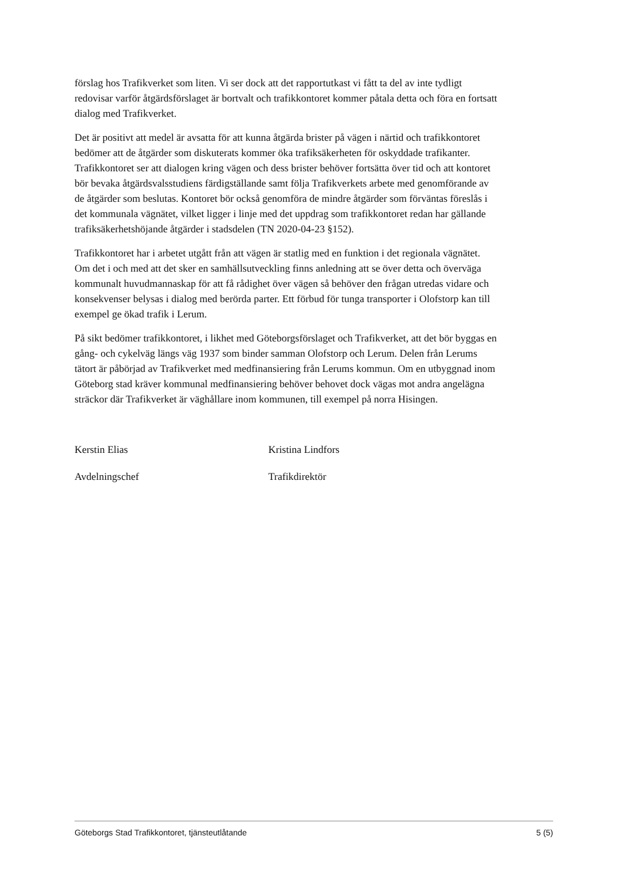förslag hos Trafikverket som liten. Vi ser dock att det rapportutkast vi fått ta del av inte tydligt redovisar varför åtgärdsförslaget är bortvalt och trafikkontoret kommer påtala detta och föra en fortsatt dialog med Trafikverket.
Det är positivt att medel är avsatta för att kunna åtgärda brister på vägen i närtid och trafikkontoret bedömer att de åtgärder som diskuterats kommer öka trafiksäkerheten för oskyddade trafikanter. Trafikkontoret ser att dialogen kring vägen och dess brister behöver fortsätta över tid och att kontoret bör bevaka åtgärdsvalsstudiens färdigställande samt följa Trafikverkets arbete med genomförande av de åtgärder som beslutas. Kontoret bör också genomföra de mindre åtgärder som förväntas föreslås i det kommunala vägnätet, vilket ligger i linje med det uppdrag som trafikkontoret redan har gällande trafiksäkerhetshöjande åtgärder i stadsdelen (TN 2020-04-23 §152).
Trafikkontoret har i arbetet utgått från att vägen är statlig med en funktion i det regionala vägnätet. Om det i och med att det sker en samhällsutveckling finns anledning att se över detta och överväga kommunalt huvudmannaskap för att få rådighet över vägen så behöver den frågan utredas vidare och konsekvenser belysas i dialog med berörda parter. Ett förbud för tunga transporter i Olofstorp kan till exempel ge ökad trafik i Lerum.
På sikt bedömer trafikkontoret, i likhet med Göteborgsförslaget och Trafikverket, att det bör byggas en gång- och cykelväg längs väg 1937 som binder samman Olofstorp och Lerum. Delen från Lerums tätort är påbörjad av Trafikverket med medfinansiering från Lerums kommun. Om en utbyggnad inom Göteborg stad kräver kommunal medfinansiering behöver behovet dock vägas mot andra angelägna sträckor där Trafikverket är väghållare inom kommunen, till exempel på norra Hisingen.
Kerstin Elias
Avdelningschef
Kristina Lindfors
Trafikdirektör
Göteborgs Stad Trafikkontoret, tjänsteutlåtande 5 (5)